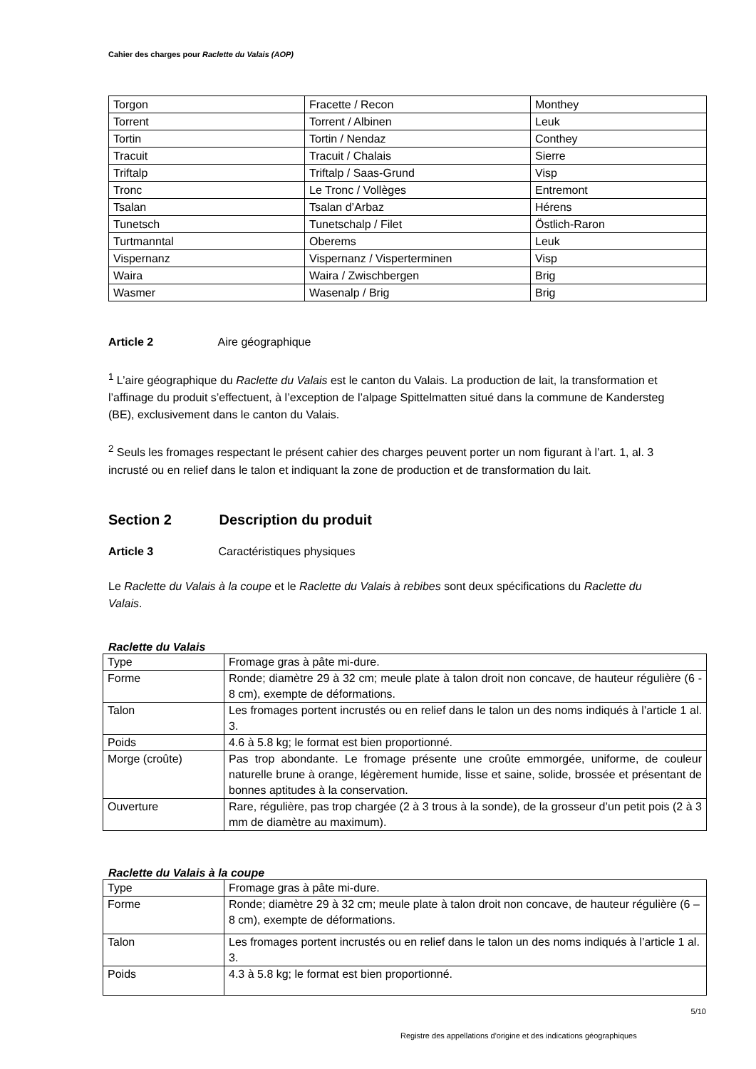Cahier des charges pour Raclette du Valais (AOP)
| Torgon | Fracette / Recon | Monthey |
| Torrent | Torrent / Albinen | Leuk |
| Tortin | Tortin / Nendaz | Conthey |
| Tracuit | Tracuit / Chalais | Sierre |
| Triftalp | Triftalp / Saas-Grund | Visp |
| Tronc | Le Tronc / Vollèges | Entremont |
| Tsalan | Tsalan d’Arbaz | Hérens |
| Tunetsch | Tunetschalp / Filet | Östlich-Raron |
| Turtmanntal | Oberems | Leuk |
| Vispernanz | Vispernanz / Visperterminen | Visp |
| Waira | Waira / Zwischbergen | Brig |
| Wasmer | Wasenalp / Brig | Brig |
Article 2 Aire géographique
<sup>1</sup> L’aire géographique du Raclette du Valais est le canton du Valais. La production de lait, la transformation et l’affinage du produit s’effectuent, à l’exception de l’alpage Spittelmatten situé dans la commune de Kandersteg (BE), exclusivement dans le canton du Valais.
<sup>2</sup> Seuls les fromages respectant le présent cahier des charges peuvent porter un nom figurant à l’art. 1, al. 3 incrusté ou en relief dans le talon et indiquant la zone de production et de transformation du lait.
Section 2 Description du produit
Article 3 Caractéristiques physiques
Le Raclette du Valais à la coupe et le Raclette du Valais à rebibes sont deux spécifications du Raclette du Valais.
Raclette du Valais
| Type | Fromage gras à pâte mi-dure. |
| Forme | Ronde; diamètre 29 à 32 cm; meule plate à talon droit non concave, de hauteur régulière (6 - 8 cm), exempte de déformations. |
| Talon | Les fromages portent incrustés ou en relief dans le talon un des noms indiqués à l’article 1 al. 3. |
| Poids | 4.6 à 5.8 kg; le format est bien proportionné. |
| Morge (croûte) | Pas trop abondante. Le fromage présente une croûte emmorgée, uniforme, de couleur naturelle brune à orange, légèrement humide, lisse et saine, solide, brossée et présentant de bonnes aptitudes à la conservation. |
| Ouverture | Rare, régulière, pas trop chargée (2 à 3 trous à la sonde), de la grosseur d’un petit pois (2 à 3 mm de diamètre au maximum). |
Raclette du Valais à la coupe
| Type | Fromage gras à pâte mi-dure. |
| Forme | Ronde; diamètre 29 à 32 cm; meule plate à talon droit non concave, de hauteur régulière (6 – 8 cm), exempte de déformations. |
| Talon | Les fromages portent incrustés ou en relief dans le talon un des noms indiqués à l’article 1 al. 3. |
| Poids | 4.3 à 5.8 kg; le format est bien proportionné. |
5/10
Registre des appellations d'origine et des indications géographiques